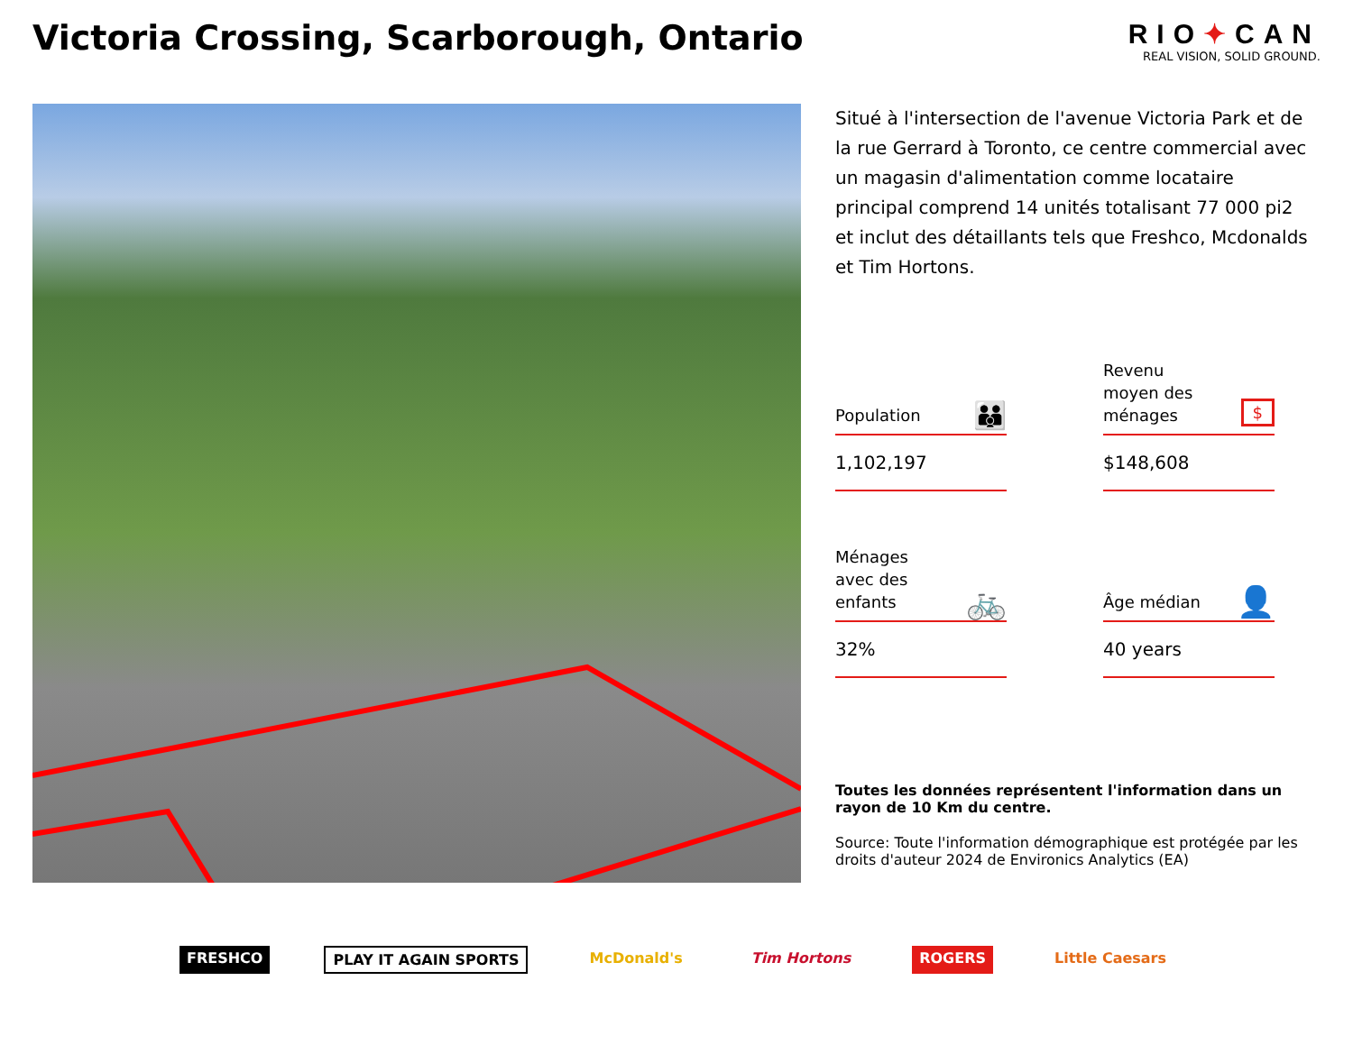Victoria Crossing, Scarborough, Ontario
RIO✦CAN
REAL VISION, SOLID GROUND.
Situé à l'intersection de l'avenue Victoria Park et de la rue Gerrard à Toronto, ce centre commercial avec un magasin d'alimentation comme locataire principal comprend 14 unités totalisant 77 000 pi2 et inclut des détaillants tels que Freshco, Mcdonalds et Tim Hortons.
Population 👪
1,102,197
Revenu
moyen des
ménages $
$148,608
Ménages
avec des
enfants 🚲
32%
Âge médian 👤
40 years
Toutes les données représentent l'information dans un rayon de 10 Km du centre.
Source: Toute l'information démographique est protégée par les droits d'auteur 2024 de Environics Analytics (EA)
FRESHCO PLAY IT AGAIN SPORTS McDonald's Tim Hortons ROGERS Little Caesars